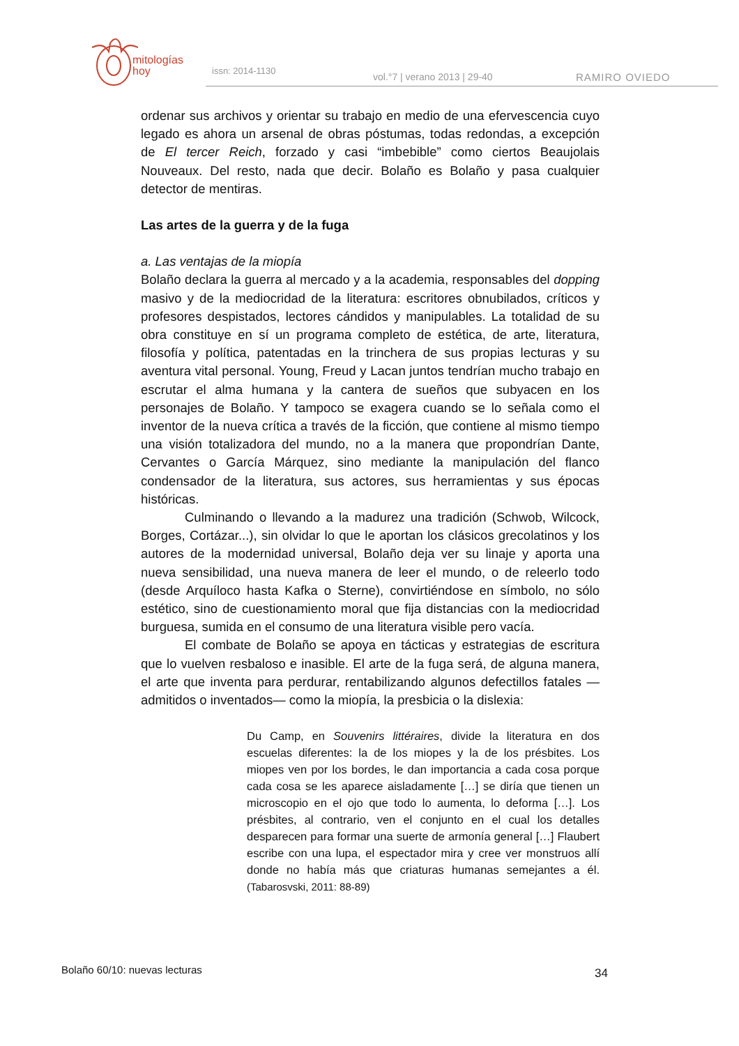mitologías
hoy
issn: 2014-1130
vol.°7 | verano 2013 | 29-40 RAMIRO OVIEDO
ordenar sus archivos y orientar su trabajo en medio de una efervescencia cuyo legado es ahora un arsenal de obras póstumas, todas redondas, a excepción de El tercer Reich, forzado y casi “imbebible” como ciertos Beaujolais Nouveaux. Del resto, nada que decir. Bolaño es Bolaño y pasa cualquier detector de mentiras.
Las artes de la guerra y de la fuga
a. Las ventajas de la miopía
Bolaño declara la guerra al mercado y a la academia, responsables del dopping masivo y de la mediocridad de la literatura: escritores obnubilados, críticos y profesores despistados, lectores cándidos y manipulables. La totalidad de su obra constituye en sí un programa completo de estética, de arte, literatura, filosofía y política, patentadas en la trinchera de sus propias lecturas y su aventura vital personal. Young, Freud y Lacan juntos tendrían mucho trabajo en escrutar el alma humana y la cantera de sueños que subyacen en los personajes de Bolaño. Y tampoco se exagera cuando se lo señala como el inventor de la nueva crítica a través de la ficción, que contiene al mismo tiempo una visión totalizadora del mundo, no a la manera que propondrían Dante, Cervantes o García Márquez, sino mediante la manipulación del flanco condensador de la literatura, sus actores, sus herramientas y sus épocas históricas.
Culminando o llevando a la madurez una tradición (Schwob, Wilcock, Borges, Cortázar...), sin olvidar lo que le aportan los clásicos grecolatinos y los autores de la modernidad universal, Bolaño deja ver su linaje y aporta una nueva sensibilidad, una nueva manera de leer el mundo, o de releerlo todo (desde Arquíloco hasta Kafka o Sterne), convirtiéndose en símbolo, no sólo estético, sino de cuestionamiento moral que fija distancias con la mediocridad burguesa, sumida en el consumo de una literatura visible pero vacía.
El combate de Bolaño se apoya en tácticas y estrategias de escritura que lo vuelven resbaloso e inasible. El arte de la fuga será, de alguna manera, el arte que inventa para perdurar, rentabilizando algunos defectillos fatales —admitidos o inventados— como la miopía, la presbicia o la dislexia:
Du Camp, en Souvenirs littéraires, divide la literatura en dos escuelas diferentes: la de los miopes y la de los présbites. Los miopes ven por los bordes, le dan importancia a cada cosa porque cada cosa se les aparece aisladamente […] se diría que tienen un microscopio en el ojo que todo lo aumenta, lo deforma […]. Los présbites, al contrario, ven el conjunto en el cual los detalles desparecen para formar una suerte de armonía general […] Flaubert escribe con una lupa, el espectador mira y cree ver monstruos allí donde no había más que criaturas humanas semejantes a él. (Tabarosvski, 2011: 88-89)
Bolaño 60/10: nuevas lecturas 34